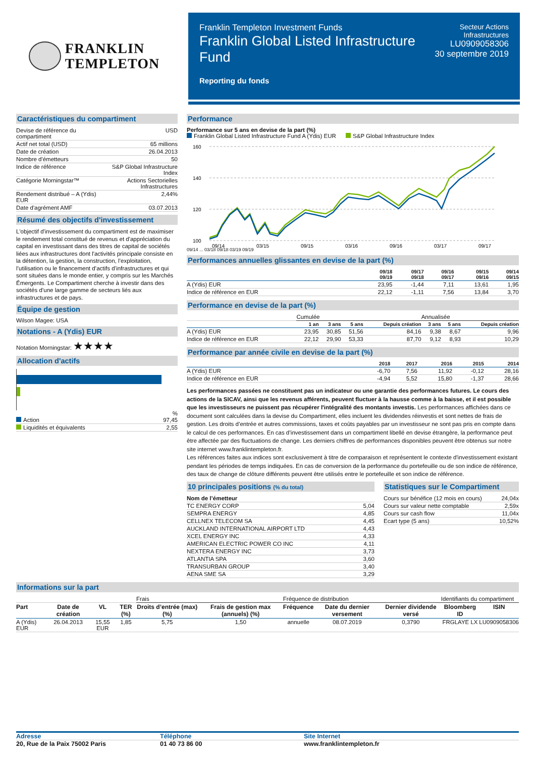FRANKLIN
TEMPLETON
Franklin Templeton Investment Funds
Franklin Global Listed Infrastructure
Fund
Reporting du fonds
Secteur Actions
Infrastructures
LU0909058306
30 septembre 2019
Caractéristiques du compartiment
| Devise de référence du compartiment | USD |
| Actif net total (USD) | 65 millions |
| Date de création | 26.04.2013 |
| Nombre d'émetteurs | 50 |
| Indice de référence | S&P Global Infrastructure Index |
| Catégorie Morningstar™ | Actions Sectorielles Infrastructures |
| Rendement distribué – A (Ydis) EUR | 2,44% |
| Date d'agrément AMF | 03.07.2013 |
Résumé des objectifs d'investissement
L'objectif d'investissement du compartiment est de maximiser le rendement total constitué de revenus et d'appréciation du capital en investissant dans des titres de capital de sociétés liées aux infrastructures dont l'activités principale consiste en la détention, la gestion, la construction, l’exploitation, l’utilisation ou le financement d’actifs d’infrastructures et qui sont situées dans le monde entier, y compris sur les Marchés Émergents. Le Compartiment cherche à investir dans des sociétés d’une large gamme de secteurs liés aux infrastructures et de pays.
Équipe de gestion
Wilson Magee: USA
Notations - A (Ydis) EUR
Notation Morningstar: ★★★★
Allocation d'actifs
%
| Action | 97,45 |
| Liquidités et équivalents | 2,55 |
Performance
Performance sur 5 ans en devise de la part (%)
Franklin Global Listed Infrastructure Fund A (Ydis) EUR S&P Global Infrastructure Index
160
140
120
100
09/14
03/15
09/15
03/16
09/16
03/17
09/17
09/14 ... 03/18 09/18 03/19 09/19
Performances annuelles glissantes en devise de la part (%)
| | 09/18 09/19 | 09/17 09/18 | 09/16 09/17 | 09/15 09/16 | 09/14 09/15 |
| --- | --- | --- | --- | --- | --- |
| A (Ydis) EUR | 23,95 | -1,44 | 7,11 | 13,61 | 1,95 |
| Indice de référence en EUR | 22,12 | -1,11 | 7,56 | 13,84 | 3,70 |
Performance en devise de la part (%)
| | Cumulée | | | | Annualisée | | |
| | 1 an | 3 ans | 5 ans | Depuis création | 3 ans | 5 ans | Depuis création |
| A (Ydis) EUR | 23,95 | 30,85 | 51,56 | 84,16 | 9,38 | 8,67 | 9,96 |
| Indice de référence en EUR | 22,12 | 29,90 | 53,33 | 87,70 | 9,12 | 8,93 | 10,29 |
Performance par année civile en devise de la part (%)
| | 2018 | 2017 | 2016 | 2015 | 2014 |
| --- | --- | --- | --- | --- | --- |
| A (Ydis) EUR | -6,70 | 7,56 | 11,92 | -0,12 | 28,16 |
| Indice de référence en EUR | -4,94 | 5,52 | 15,80 | -1,37 | 28,66 |
Les performances passées ne constituent pas un indicateur ou une garantie des performances futures. Le cours des actions de la SICAV, ainsi que les revenus afférents, peuvent fluctuer à la hausse comme à la baisse, et il est possible que les investisseurs ne puissent pas récupérer l'intégralité des montants investis. Les performances affichées dans ce document sont calculées dans la devise du Compartiment, elles incluent les dividendes réinvestis et sont nettes de frais de gestion. Les droits d’entrée et autres commissions, taxes et coûts payables par un investisseur ne sont pas pris en compte dans le calcul de ces performances. En cas d’investissement dans un compartiment libellé en devise étrangère, la performance peut être affectée par des fluctuations de change. Les derniers chiffres de performances disponibles peuvent être obtenus sur notre site internet www.franklintempleton.fr.
Les références faites aux indices sont exclusivement à titre de comparaison et représentent le contexte d'investissement existant pendant les périodes de temps indiquées. En cas de conversion de la performance du portefeuille ou de son indice de référence, des taux de change de clôture différents peuvent être utilisés entre le portefeuille et son indice de référence.
10 principales positions (% du total)
| Nom de l’émetteur | |
| TC ENERGY CORP | 5,04 |
| SEMPRA ENERGY | 4,85 |
| CELLNEX TELECOM SA | 4,45 |
| AUCKLAND INTERNATIONAL AIRPORT LTD | 4,43 |
| XCEL ENERGY INC | 4,33 |
| AMERICAN ELECTRIC POWER CO INC | 4,11 |
| NEXTERA ENERGY INC | 3,73 |
| ATLANTIA SPA | 3,60 |
| TRANSURBAN GROUP | 3,40 |
| AENA SME SA | 3,29 |
Statistiques sur le Compartiment
| Cours sur bénéfice (12 mois en cours) | 24,04x |
| Cours sur valeur nette comptable | 2,59x |
| Cours sur cash flow | 11,04x |
| Ecart type (5 ans) | 10,52% |
Informations sur la part
| | | | | Frais | | Fréquence de distribution | | | Identifiants du compartiment | |
| Part | Date de création | VL | TER (%) | Droits d’entrée (max) (%) | Frais de gestion max (annuels) (%) | Fréquence | Date du dernier versement | Dernier dividende versé | Bloomberg ID | ISIN |
| A (Ydis) EUR | 26.04.2013 | 15,55 EUR | 1,85 | 5,75 | 1,50 | annuelle | 08.07.2019 | 0,3790 | FRGLAYE LX | LU0909058306 |
Adresse
20, Rue de la Paix 75002 Paris
Téléphone
01 40 73 86 00
Site Internet
www.franklintempleton.fr